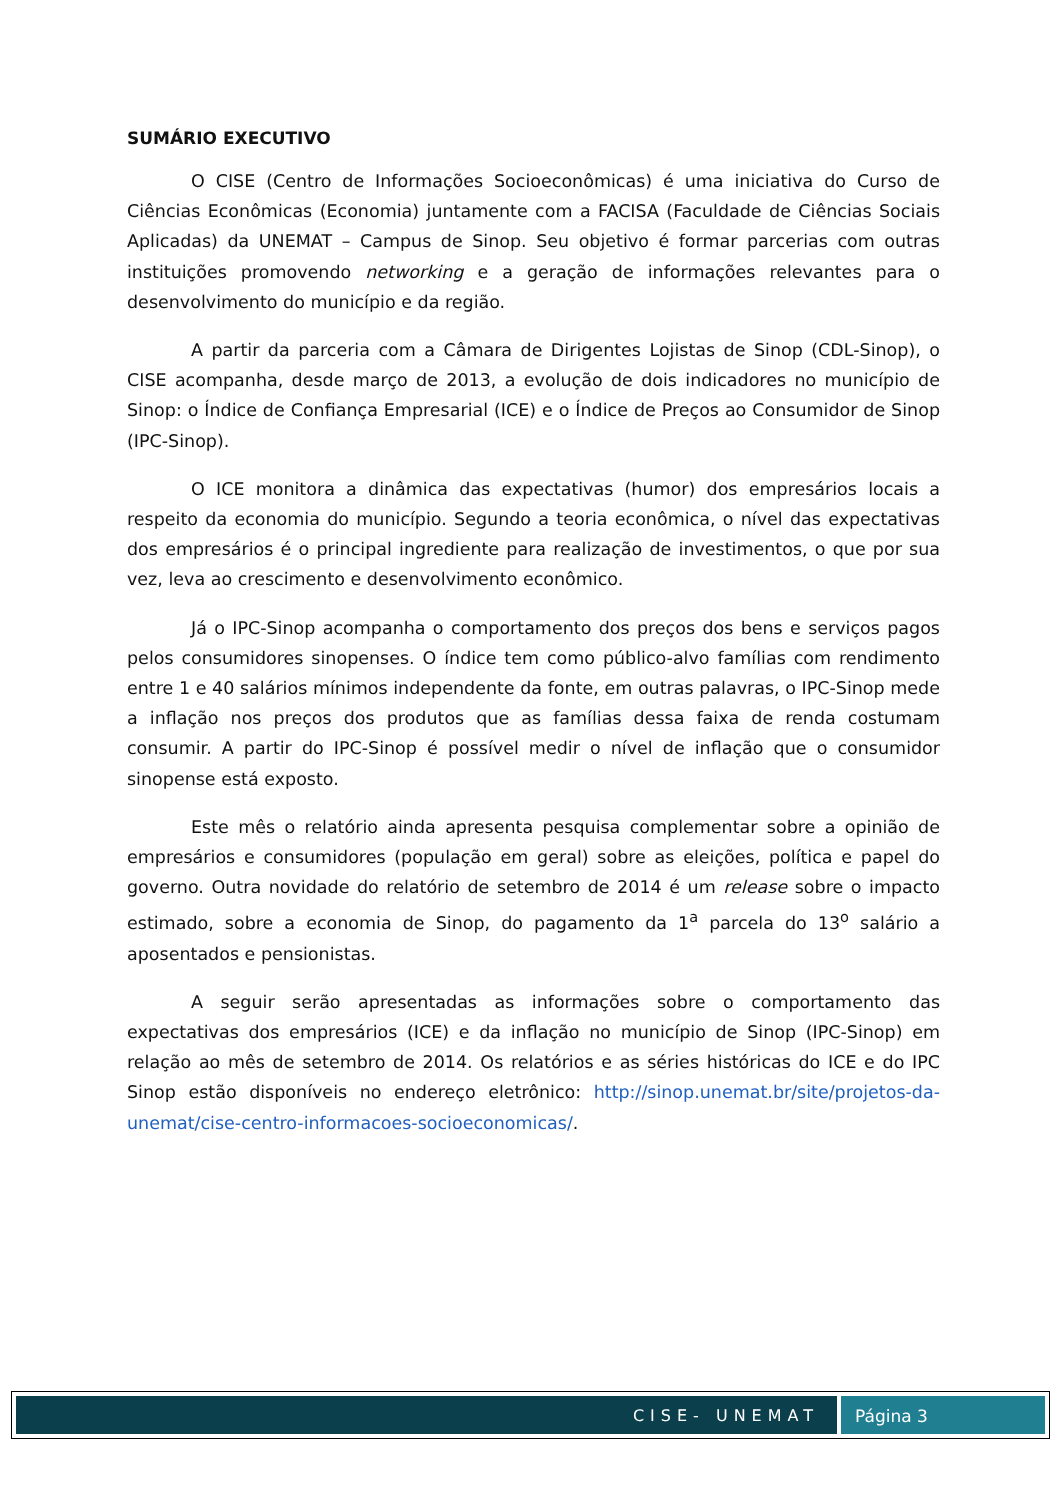SUMÁRIO EXECUTIVO
O CISE (Centro de Informações Socioeconômicas) é uma iniciativa do Curso de Ciências Econômicas (Economia) juntamente com a FACISA (Faculdade de Ciências Sociais Aplicadas) da UNEMAT – Campus de Sinop. Seu objetivo é formar parcerias com outras instituições promovendo networking e a geração de informações relevantes para o desenvolvimento do município e da região.
A partir da parceria com a Câmara de Dirigentes Lojistas de Sinop (CDL-Sinop), o CISE acompanha, desde março de 2013, a evolução de dois indicadores no município de Sinop: o Índice de Confiança Empresarial (ICE) e o Índice de Preços ao Consumidor de Sinop (IPC-Sinop).
O ICE monitora a dinâmica das expectativas (humor) dos empresários locais a respeito da economia do município. Segundo a teoria econômica, o nível das expectativas dos empresários é o principal ingrediente para realização de investimentos, o que por sua vez, leva ao crescimento e desenvolvimento econômico.
Já o IPC-Sinop acompanha o comportamento dos preços dos bens e serviços pagos pelos consumidores sinopenses. O índice tem como público-alvo famílias com rendimento entre 1 e 40 salários mínimos independente da fonte, em outras palavras, o IPC-Sinop mede a inflação nos preços dos produtos que as famílias dessa faixa de renda costumam consumir. A partir do IPC-Sinop é possível medir o nível de inflação que o consumidor sinopense está exposto.
Este mês o relatório ainda apresenta pesquisa complementar sobre a opinião de empresários e consumidores (população em geral) sobre as eleições, política e papel do governo. Outra novidade do relatório de setembro de 2014 é um release sobre o impacto estimado, sobre a economia de Sinop, do pagamento da 1<sup>a</sup> parcela do 13<sup>o</sup> salário a aposentados e pensionistas.
A seguir serão apresentadas as informações sobre o comportamento das expectativas dos empresários (ICE) e da inflação no município de Sinop (IPC-Sinop) em relação ao mês de setembro de 2014. Os relatórios e as séries históricas do ICE e do IPC Sinop estão disponíveis no endereço eletrônico: http://sinop.unemat.br/site/projetos-da-unemat/cise-centro-informacoes-socioeconomicas/.
CISE- UNEMAT Página 3